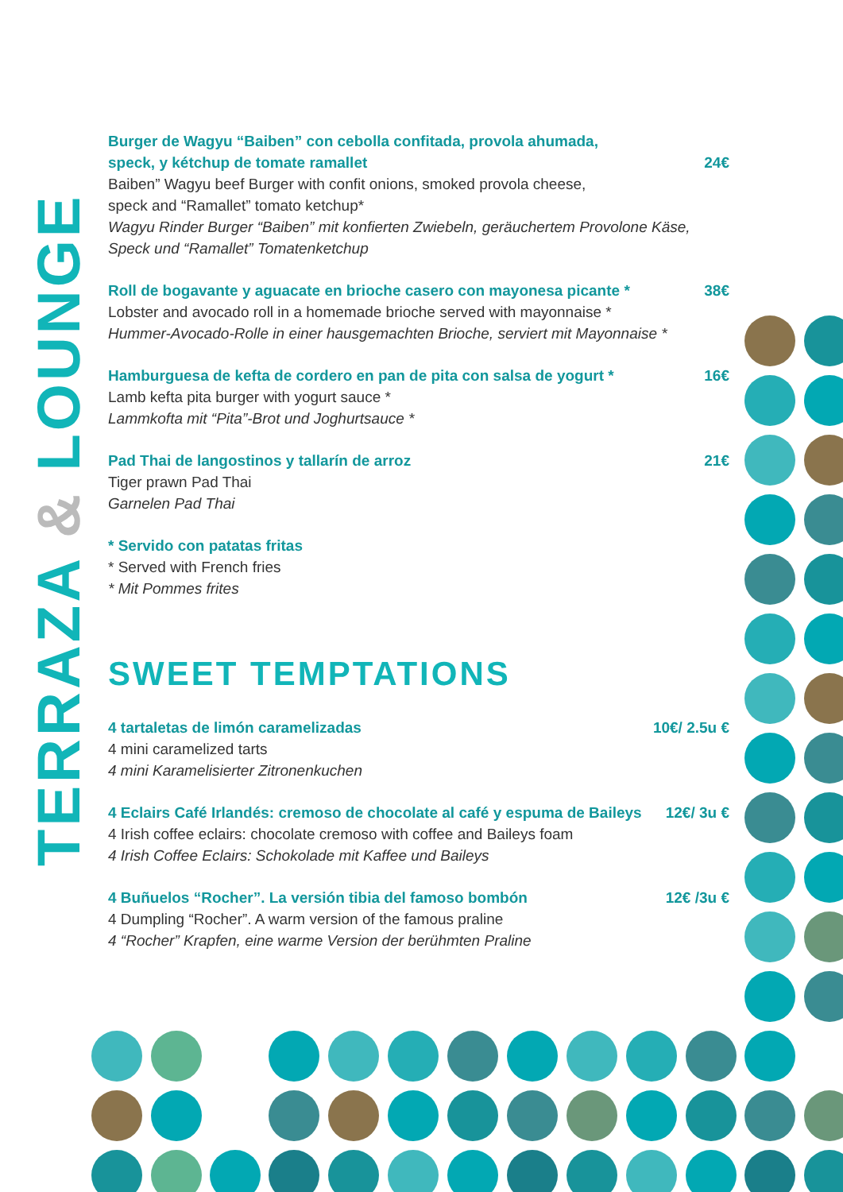TERRAZA & LOUNGE
Burger de Wagyu “Baiben” con cebolla confitada, provola ahumada,
speck, y kétchup de tomate ramallet 24€
Baiben” Wagyu beef Burger with confit onions, smoked provola cheese,
speck and “Ramallet” tomato ketchup*
Wagyu Rinder Burger “Baiben” mit konfierten Zwiebeln, geräuchertem Provolone Käse,
Speck und “Ramallet” Tomatenketchup
Roll de bogavante y aguacate en brioche casero con mayonesa picante * 38€
Lobster and avocado roll in a homemade brioche served with mayonnaise *
Hummer-Avocado-Rolle in einer hausgemachten Brioche, serviert mit Mayonnaise *
Hamburguesa de kefta de cordero en pan de pita con salsa de yogurt * 16€
Lamb kefta pita burger with yogurt sauce *
Lammkofta mit “Pita”-Brot und Joghurtsauce *
Pad Thai de langostinos y tallarín de arroz 21€
Tiger prawn Pad Thai
Garnelen Pad Thai
* Servido con patatas fritas
* Served with French fries
* Mit Pommes frites
SWEET TEMPTATIONS
4 tartaletas de limón caramelizadas 10€/ 2.5u €
4 mini caramelized tarts
4 mini Karamelisierter Zitronenkuchen
4 Eclairs Café Irlandés: cremoso de chocolate al café y espuma de Baileys 12€/ 3u €
4 Irish coffee eclairs: chocolate cremoso with coffee and Baileys foam
4 Irish Coffee Eclairs: Schokolade mit Kaffee und Baileys
4 Buñuelos “Rocher”. La versión tibia del famoso bombón 12€ /3u €
4 Dumpling “Rocher”. A warm version of the famous praline
4 “Rocher” Krapfen, eine warme Version der berühmten Praline